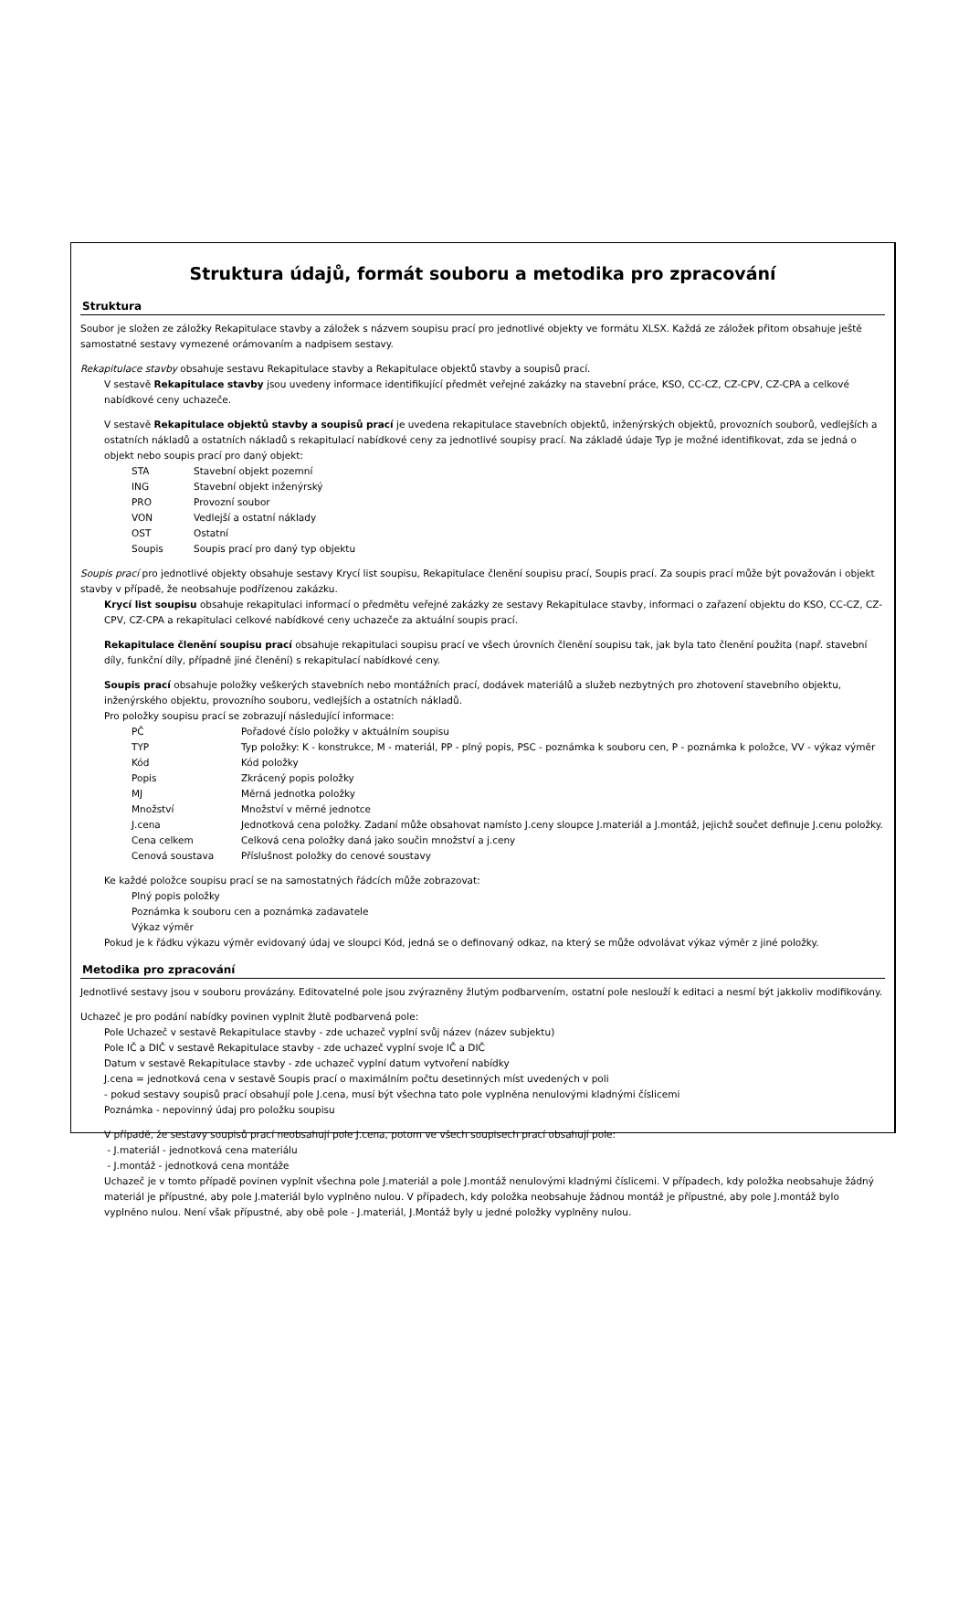Struktura údajů, formát souboru a metodika pro zpracování
Struktura
Soubor je složen ze záložky Rekapitulace stavby a záložek s názvem soupisu prací pro jednotlivé objekty ve formátu XLSX. Každá ze záložek přitom obsahuje ještě samostatné sestavy vymezené orámovaním a nadpisem sestavy.
Rekapitulace stavby obsahuje sestavu Rekapitulace stavby a Rekapitulace objektů stavby a soupisů prací.
V sestavě Rekapitulace stavby jsou uvedeny informace identifikující předmět veřejné zakázky na stavební práce, KSO, CC-CZ, CZ-CPV, CZ-CPA a celkové nabídkové ceny uchazeče.
V sestavě Rekapitulace objektů stavby a soupisů prací je uvedena rekapitulace stavebních objektů, inženýrských objektů, provozních souborů, vedlejších a ostatních nákladů a ostatních nákladů s rekapitulací nabídkové ceny za jednotlivé soupisy prací. Na základě údaje Typ je možné identifikovat, zda se jedná o objekt nebo soupis prací pro daný objekt:
| STA | Stavební objekt pozemní |
| ING | Stavební objekt inženýrský |
| PRO | Provozní soubor |
| VON | Vedlejší a ostatní náklady |
| OST | Ostatní |
| Soupis | Soupis prací pro daný typ objektu |
Soupis prací pro jednotlivé objekty obsahuje sestavy Krycí list soupisu, Rekapitulace členění soupisu prací, Soupis prací. Za soupis prací může být považován i objekt stavby v případě, že neobsahuje podřízenou zakázku.
Krycí list soupisu obsahuje rekapitulaci informací o předmětu veřejné zakázky ze sestavy Rekapitulace stavby, informaci o zařazení objektu do KSO, CC-CZ, CZ-CPV, CZ-CPA a rekapitulaci celkové nabídkové ceny uchazeče za aktuální soupis prací.
Rekapitulace členění soupisu prací obsahuje rekapitulaci soupisu prací ve všech úrovních členění soupisu tak, jak byla tato členění použita (např. stavební díly, funkční díly, případně jiné členění) s rekapitulací nabídkové ceny.
Soupis prací obsahuje položky veškerých stavebních nebo montážních prací, dodávek materiálů a služeb nezbytných pro zhotovení stavebního objektu, inženýrského objektu, provozního souboru, vedlejších a ostatních nákladů.
Pro položky soupisu prací se zobrazují následující informace:
| PČ | Pořadové číslo položky v aktuálním soupisu |
| TYP | Typ položky: K - konstrukce, M - materiál, PP - plný popis, PSC - poznámka k souboru cen, P - poznámka k položce, VV - výkaz výměr |
| Kód | Kód položky |
| Popis | Zkrácený popis položky |
| MJ | Měrná jednotka položky |
| Množství | Množství v měrné jednotce |
| J.cena | Jednotková cena položky. Zadaní může obsahovat namísto J.ceny sloupce J.materiál a J.montáž, jejichž součet definuje J.cenu položky. |
| Cena celkem | Celková cena položky daná jako součin množství a j.ceny |
| Cenová soustava | Příslušnost položky do cenové soustavy |
Ke každé položce soupisu prací se na samostatných řádcích může zobrazovat:
Plný popis položky
Poznámka k souboru cen a poznámka zadavatele
Výkaz výměr
Pokud je k řádku výkazu výměr evidovaný údaj ve sloupci Kód, jedná se o definovaný odkaz, na který se může odvolávat výkaz výměr z jiné položky.
Metodika pro zpracování
Jednotlivé sestavy jsou v souboru provázány. Editovatelné pole jsou zvýrazněny žlutým podbarvením, ostatní pole neslouží k editaci a nesmí být jakkoliv modifikovány.
Uchazeč je pro podání nabídky povinen vyplnit žlutě podbarvená pole:
Pole Uchazeč v sestavě Rekapitulace stavby - zde uchazeč vyplní svůj název (název subjektu)
Pole IČ a DIČ v sestavě Rekapitulace stavby - zde uchazeč vyplní svoje IČ a DIČ
Datum v sestavě Rekapitulace stavby - zde uchazeč vyplní datum vytvoření nabídky
J.cena = jednotková cena v sestavě Soupis prací o maximálním počtu desetinných míst uvedených v poli
- pokud sestavy soupisů prací obsahují pole J.cena, musí být všechna tato pole vyplněna nenulovými kladnými číslicemi
Poznámka - nepovinný údaj pro položku soupisu
V případě, že sestavy soupisů prací neobsahují pole J.cena, potom ve všech soupisech prací obsahují pole:
- J.materiál - jednotková cena materiálu
- J.montáž - jednotková cena montáže
Uchazeč je v tomto případě povinen vyplnit všechna pole J.materiál a pole J.montáž nenulovými kladnými číslicemi. V případech, kdy položka neobsahuje žádný materiál je přípustné, aby pole J.materiál bylo vyplněno nulou. V případech, kdy položka neobsahuje žádnou montáž je přípustné, aby pole J.montáž bylo vyplněno nulou. Není však přípustné, aby obě pole - J.materiál, J.Montáž byly u jedné položky vyplněny nulou.